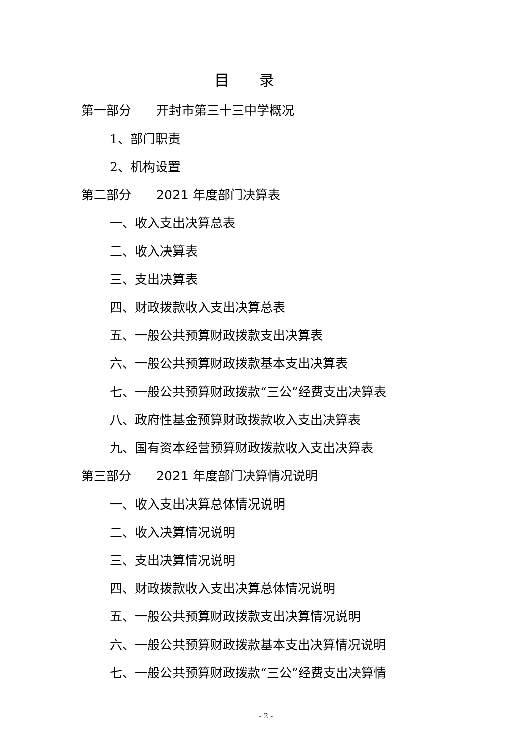目　　录
第一部分　　开封市第三十三中学概况
1、部门职责
2、机构设置
第二部分　　2021 年度部门决算表
一、收入支出决算总表
二、收入决算表
三、支出决算表
四、财政拨款收入支出决算总表
五、一般公共预算财政拨款支出决算表
六、一般公共预算财政拨款基本支出决算表
七、一般公共预算财政拨款“三公”经费支出决算表
八、政府性基金预算财政拨款收入支出决算表
九、国有资本经营预算财政拨款收入支出决算表
第三部分　　2021 年度部门决算情况说明
一、收入支出决算总体情况说明
二、收入决算情况说明
三、支出决算情况说明
四、财政拨款收入支出决算总体情况说明
五、一般公共预算财政拨款支出决算情况说明
六、一般公共预算财政拨款基本支出决算情况说明
七、一般公共预算财政拨款“三公”经费支出决算情
- 2 -